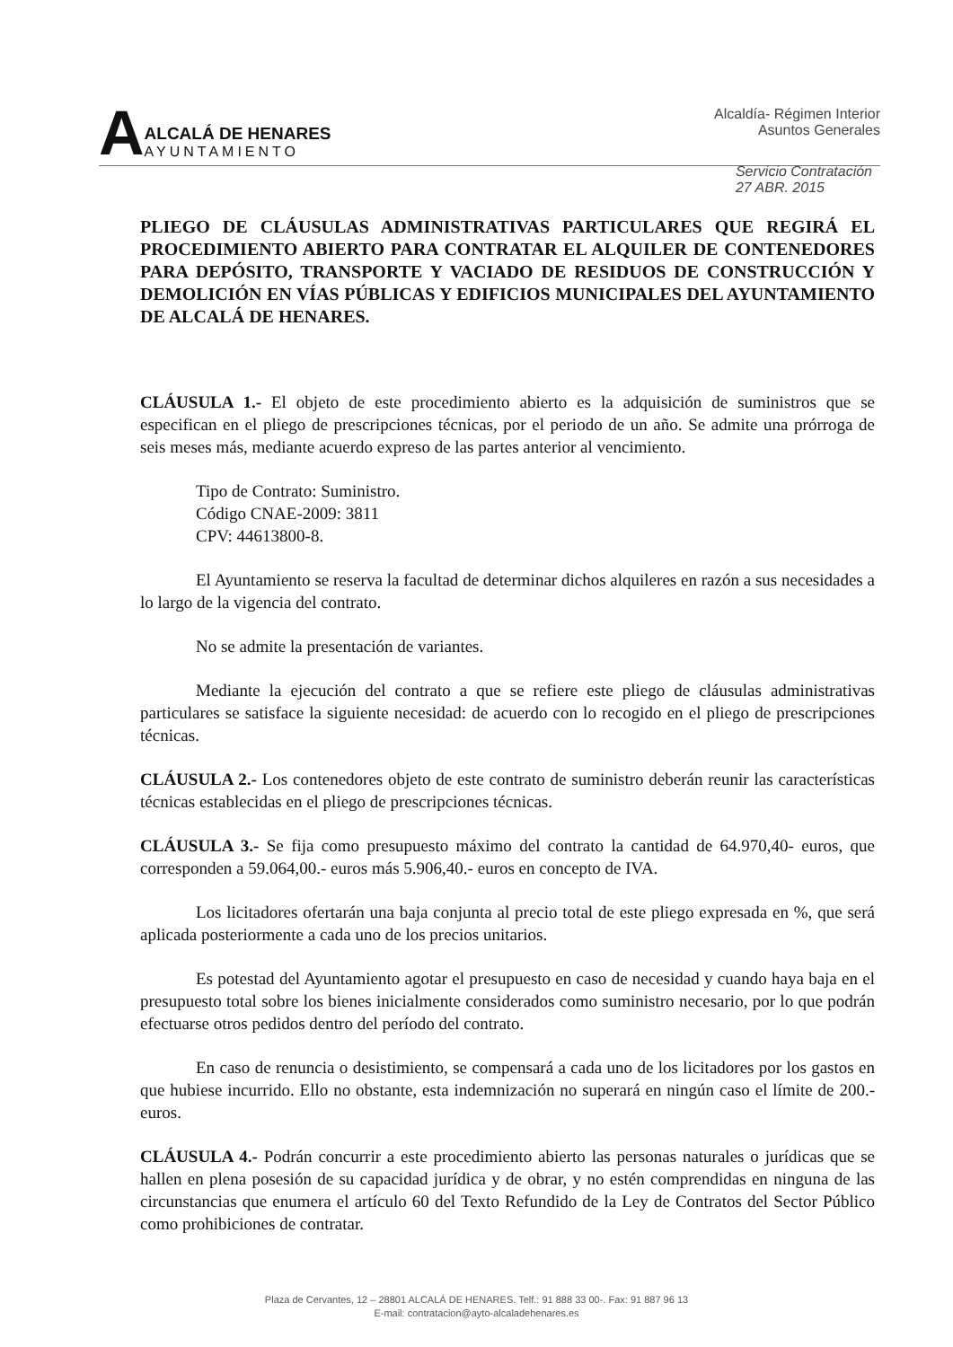A
ALCALÁ DE HENARES
AYUNTAMIENTO
Alcaldía- Régimen Interior
Asuntos Generales
Servicio Contratación
27 ABR. 2015
PLIEGO DE CLÁUSULAS ADMINISTRATIVAS PARTICULARES QUE REGIRÁ EL PROCEDIMIENTO ABIERTO PARA CONTRATAR EL ALQUILER DE CONTENEDORES PARA DEPÓSITO, TRANSPORTE Y VACIADO DE RESIDUOS DE CONSTRUCCIÓN Y DEMOLICIÓN EN VÍAS PÚBLICAS Y EDIFICIOS MUNICIPALES DEL AYUNTAMIENTO DE ALCALÁ DE HENARES.
CLÁUSULA 1.- El objeto de este procedimiento abierto es la adquisición de suministros que se especifican en el pliego de prescripciones técnicas, por el periodo de un año. Se admite una prórroga de seis meses más, mediante acuerdo expreso de las partes anterior al vencimiento.
Tipo de Contrato: Suministro.
Código CNAE-2009: 3811
CPV: 44613800-8.
El Ayuntamiento se reserva la facultad de determinar dichos alquileres en razón a sus necesidades a lo largo de la vigencia del contrato.
No se admite la presentación de variantes.
Mediante la ejecución del contrato a que se refiere este pliego de cláusulas administrativas particulares se satisface la siguiente necesidad: de acuerdo con lo recogido en el pliego de prescripciones técnicas.
CLÁUSULA 2.- Los contenedores objeto de este contrato de suministro deberán reunir las características técnicas establecidas en el pliego de prescripciones técnicas.
CLÁUSULA 3.- Se fija como presupuesto máximo del contrato la cantidad de 64.970,40- euros, que corresponden a 59.064,00.- euros más 5.906,40.- euros en concepto de IVA.
Los licitadores ofertarán una baja conjunta al precio total de este pliego expresada en %, que será aplicada posteriormente a cada uno de los precios unitarios.
Es potestad del Ayuntamiento agotar el presupuesto en caso de necesidad y cuando haya baja en el presupuesto total sobre los bienes inicialmente considerados como suministro necesario, por lo que podrán efectuarse otros pedidos dentro del período del contrato.
En caso de renuncia o desistimiento, se compensará a cada uno de los licitadores por los gastos en que hubiese incurrido. Ello no obstante, esta indemnización no superará en ningún caso el límite de 200.- euros.
CLÁUSULA 4.- Podrán concurrir a este procedimiento abierto las personas naturales o jurídicas que se hallen en plena posesión de su capacidad jurídica y de obrar, y no estén comprendidas en ninguna de las circunstancias que enumera el artículo 60 del Texto Refundido de la Ley de Contratos del Sector Público como prohibiciones de contratar.
Plaza de Cervantes, 12 – 28801 ALCALÁ DE HENARES. Telf.: 91 888 33 00-. Fax: 91 887 96 13
E-mail: contratacion@ayto-alcaladehenares.es